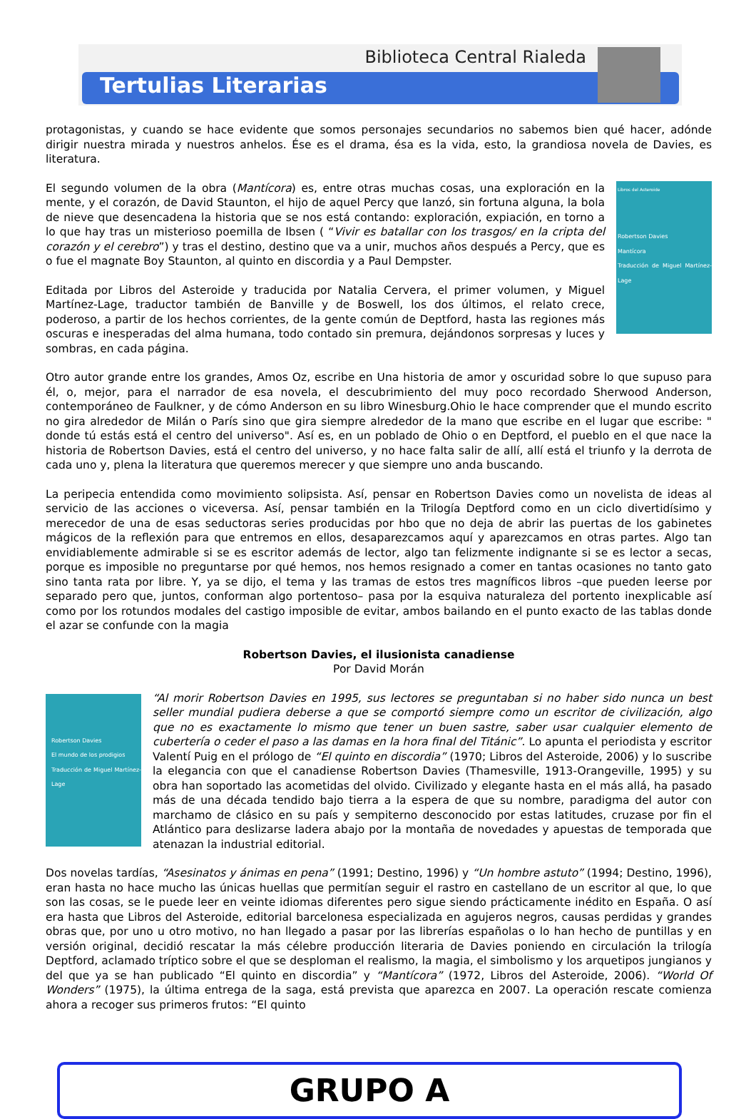Biblioteca Central Rialeda
Tertulias Literarias
protagonistas, y cuando se hace evidente que somos personajes secundarios no sabemos bien qué hacer, adónde dirigir nuestra mirada y nuestros anhelos. Ése es el drama, ésa es la vida, esto, la grandiosa novela de Davies, es literatura.
Libros del Asteroide
Robertson Davies
Mantícora
Traducción de Miguel Martínez-Lage
El segundo volumen de la obra (Mantícora) es, entre otras muchas cosas, una exploración en la mente, y el corazón, de David Staunton, el hijo de aquel Percy que lanzó, sin fortuna alguna, la bola de nieve que desencadena la historia que se nos está contando: exploración, expiación, en torno a lo que hay tras un misterioso poemilla de Ibsen ( “Vivir es batallar con los trasgos/ en la cripta del corazón y el cerebro”) y tras el destino, destino que va a unir, muchos años después a Percy, que es o fue el magnate Boy Staunton, al quinto en discordia y a Paul Dempster.
Editada por Libros del Asteroide y traducida por Natalia Cervera, el primer volumen, y Miguel Martínez-Lage, traductor también de Banville y de Boswell, los dos últimos, el relato crece, poderoso, a partir de los hechos corrientes, de la gente común de Deptford, hasta las regiones más oscuras e inesperadas del alma humana, todo contado sin premura, dejándonos sorpresas y luces y sombras, en cada página.
Otro autor grande entre los grandes, Amos Oz, escribe en Una historia de amor y oscuridad sobre lo que supuso para él, o, mejor, para el narrador de esa novela, el descubrimiento del muy poco recordado Sherwood Anderson, contemporáneo de Faulkner, y de cómo Anderson en su libro Winesburg.Ohio le hace comprender que el mundo escrito no gira alrededor de Milán o París sino que gira siempre alrededor de la mano que escribe en el lugar que escribe: " donde tú estás está el centro del universo". Así es, en un poblado de Ohio o en Deptford, el pueblo en el que nace la historia de Robertson Davies, está el centro del universo, y no hace falta salir de allí, allí está el triunfo y la derrota de cada uno y, plena la literatura que queremos merecer y que siempre uno anda buscando.
La peripecia entendida como movimiento solipsista. Así, pensar en Robertson Davies como un novelista de ideas al servicio de las acciones o viceversa. Así, pensar también en la Trilogía Deptford como en un ciclo divertidísimo y merecedor de una de esas seductoras series producidas por hbo que no deja de abrir las puertas de los gabinetes mágicos de la reflexión para que entremos en ellos, desaparezcamos aquí y aparezcamos en otras partes. Algo tan envidiablemente admirable si se es escritor además de lector, algo tan felizmente indignante si se es lector a secas, porque es imposible no preguntarse por qué hemos, nos hemos resignado a comer en tantas ocasiones no tanto gato sino tanta rata por libre. Y, ya se dijo, el tema y las tramas de estos tres magníficos libros –que pueden leerse por separado pero que, juntos, conforman algo portentoso– pasa por la esquiva naturaleza del portento inexplicable así como por los rotundos modales del castigo imposible de evitar, ambos bailando en el punto exacto de las tablas donde el azar se confunde con la magia
Robertson Davies, el ilusionista canadiense
Por David Morán
Robertson Davies
El mundo de los prodigios
Traducción de Miguel Martínez-Lage
“Al morir Robertson Davies en 1995, sus lectores se preguntaban si no haber sido nunca un best seller mundial pudiera deberse a que se comportó siempre como un escritor de civilización, algo que no es exactamente lo mismo que tener un buen sastre, saber usar cualquier elemento de cubertería o ceder el paso a las damas en la hora final del Titánic”. Lo apunta el periodista y escritor Valentí Puig en el prólogo de “El quinto en discordia” (1970; Libros del Asteroide, 2006) y lo suscribe la elegancia con que el canadiense Robertson Davies (Thamesville, 1913-Orangeville, 1995) y su obra han soportado las acometidas del olvido. Civilizado y elegante hasta en el más allá, ha pasado más de una década tendido bajo tierra a la espera de que su nombre, paradigma del autor con marchamo de clásico en su país y sempiterno desconocido por estas latitudes, cruzase por fin el Atlántico para deslizarse ladera abajo por la montaña de novedades y apuestas de temporada que atenazan la industrial editorial.
Dos novelas tardías, “Asesinatos y ánimas en pena” (1991; Destino, 1996) y “Un hombre astuto” (1994; Destino, 1996), eran hasta no hace mucho las únicas huellas que permitían seguir el rastro en castellano de un escritor al que, lo que son las cosas, se le puede leer en veinte idiomas diferentes pero sigue siendo prácticamente inédito en España. O así era hasta que Libros del Asteroide, editorial barcelonesa especializada en agujeros negros, causas perdidas y grandes obras que, por uno u otro motivo, no han llegado a pasar por las librerías españolas o lo han hecho de puntillas y en versión original, decidió rescatar la más célebre producción literaria de Davies poniendo en circulación la trilogía Deptford, aclamado tríptico sobre el que se desploman el realismo, la magia, el simbolismo y los arquetipos jungianos y del que ya se han publicado “El quinto en discordia” y “Mantícora” (1972, Libros del Asteroide, 2006). “World Of Wonders” (1975), la última entrega de la saga, está prevista que aparezca en 2007. La operación rescate comienza ahora a recoger sus primeros frutos: “El quinto
GRUPO A